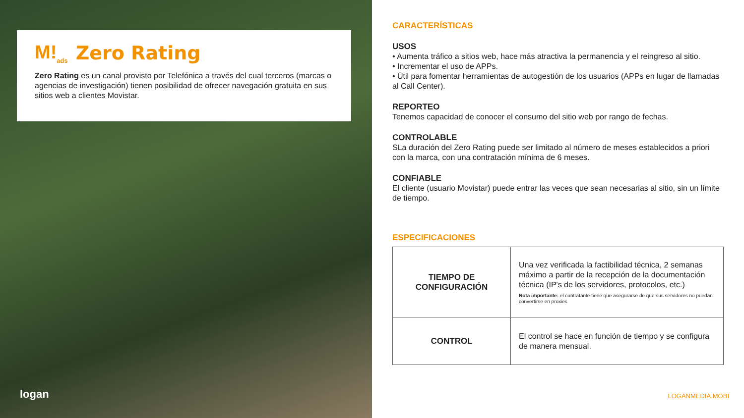M!<sub>ads</sub>
Zero Rating
Zero Rating es un canal provisto por Telefónica a través del cual terceros (marcas o agencias de investigación) tienen posibilidad de ofrecer navegación gratuita en sus sitios web a clientes Movistar.
logan
CARACTERÍSTICAS
USOS
• Aumenta tráfico a sitios web, hace más atractiva la permanencia y el reingreso al sitio.
• Incrementar el uso de APPs.
• Útil para fomentar herramientas de autogestión de los usuarios (APPs en lugar de llamadas al Call Center).
REPORTEO
Tenemos capacidad de conocer el consumo del sitio web por rango de fechas.
CONTROLABLE
SLa duración del Zero Rating puede ser limitado al número de meses establecidos a priori con la marca, con una contratación mínima de 6 meses.
CONFIABLE
El cliente (usuario Movistar) puede entrar las veces que sean necesarias al sitio, sin un límite de tiempo.
ESPECIFICACIONES
| TIEMPO DE CONFIGURACIÓN | Una vez verificada la factibilidad técnica, 2 semanas máximo a partir de la recepción de la documentación técnica (IP's de los servidores, protocolos, etc.) Nota importante: el contratante tiene que asegurarse de que sus servidores no puedan convertirse en proxies |
| CONTROL | El control se hace en función de tiempo y se configura de manera mensual. |
LOGANMEDIA.MOBI